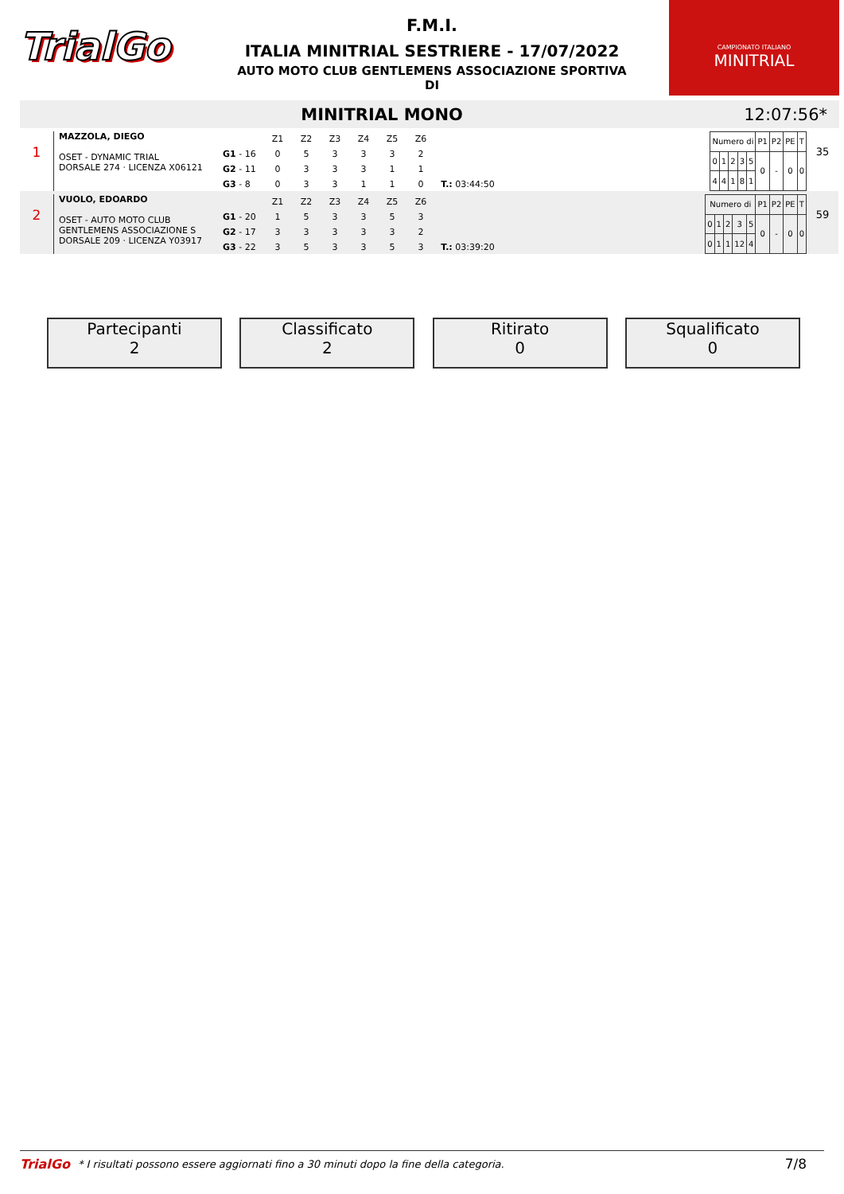TrialGo
F.M.I.
ITALIA MINITRIAL SESTRIERE - 17/07/2022
AUTO MOTO CLUB GENTLEMENS ASSOCIAZIONE SPORTIVA
DI
CAMPIONATO ITALIANO
MINITRIAL
MINITRIAL MONO 12:07:56*
1
MAZZOLA, DIEGO
OSET - DYNAMIC TRIAL
DORSALE 274 · LICENZA X06121
| | Z1 | Z2 | Z3 | Z4 | Z5 | Z6 | |
| G1 - 16 | 0 | 5 | 3 | 3 | 3 | 2 | |
| G2 - 11 | 0 | 3 | 3 | 3 | 1 | 1 | |
| G3 - 8 | 0 | 3 | 3 | 1 | 1 | 0 | T.: 03:44:50 |
| Numero di | | | | | P1 | P2 | PE | T |
| 0 | 1 | 2 | 3 | 5 | 0 | - | 0 | 0 |
| 4 | 4 | 1 | 8 | 1 | | | | |
35
2
VUOLO, EDOARDO
OSET - AUTO MOTO CLUB GENTLEMENS ASSOCIAZIONE S
DORSALE 209 · LICENZA Y03917
| | Z1 | Z2 | Z3 | Z4 | Z5 | Z6 | |
| G1 - 20 | 1 | 5 | 3 | 3 | 5 | 3 | |
| G2 - 17 | 3 | 3 | 3 | 3 | 3 | 2 | |
| G3 - 22 | 3 | 5 | 3 | 3 | 5 | 3 | T.: 03:39:20 |
| Numero di | | | | | P1 | P2 | PE | T |
| 0 | 1 | 2 | 3 | 5 | 0 | - | 0 | 0 |
| 0 | 1 | 1 | 12 | 4 | | | | |
59
Partecipanti
2
Classificato
2
Ritirato
0
Squalificato
0
TrialGo * I risultati possono essere aggiornati fino a 30 minuti dopo la fine della categoria. 7/8